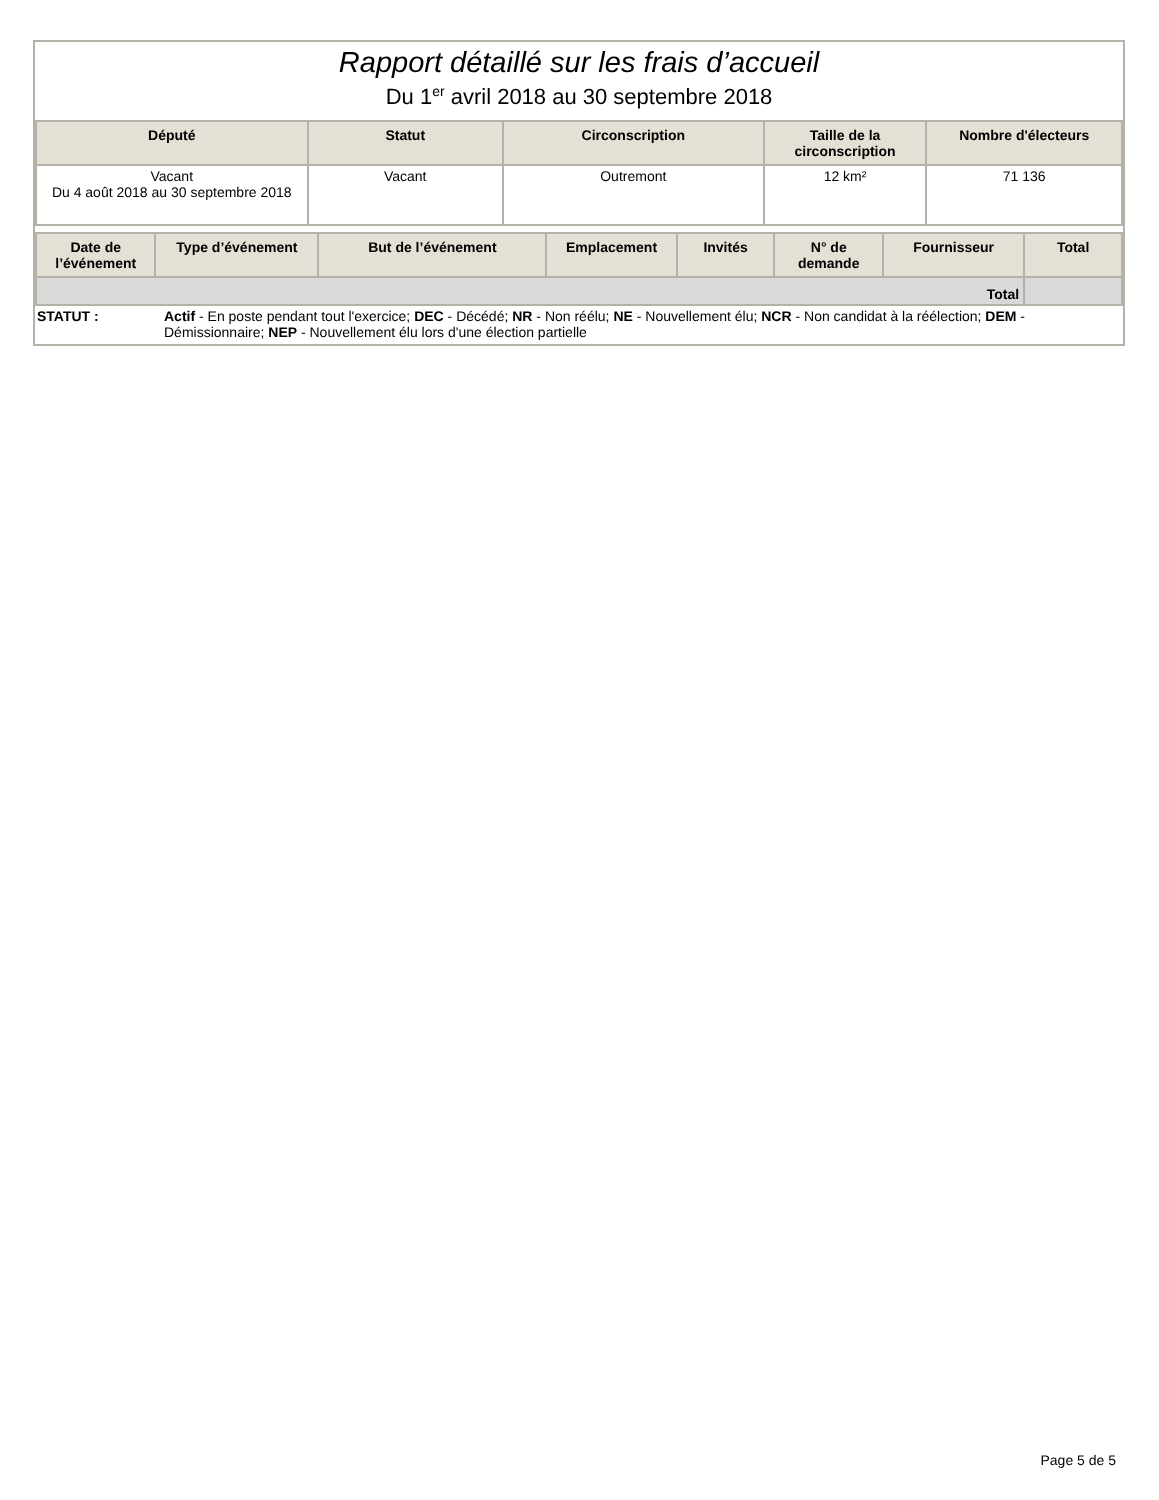Rapport détaillé sur les frais d’accueil
Du 1<sup>er</sup> avril 2018 au 30 septembre 2018
| Député | Statut | Circonscription | Taille de la circonscription | Nombre d'électeurs |
| --- | --- | --- | --- | --- |
| Vacant Du 4 août 2018 au 30 septembre 2018 | Vacant | Outremont | 12 km² | 71 136 |
| Date de l’événement | Type d’événement | But de l’événement | Emplacement | Invités | N° de demande | Fournisseur | Total |
| --- | --- | --- | --- | --- | --- | --- | --- |
| Total | | | | | | | |
STATUT : Actif - En poste pendant tout l'exercice; DEC - Décédé; NR - Non réélu; NE - Nouvellement élu; NCR - Non candidat à la réélection; DEM - Démissionnaire; NEP - Nouvellement élu lors d'une élection partielle
Page 5 de 5